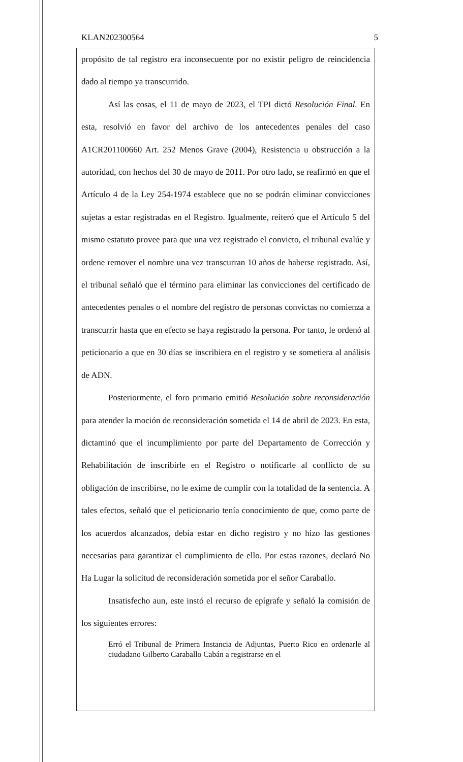KLAN202300564 5
propósito de tal registro era inconsecuente por no existir peligro de reincidencia dado al tiempo ya transcurrido.
Así las cosas, el 11 de mayo de 2023, el TPI dictó Resolución Final. En esta, resolvió en favor del archivo de los antecedentes penales del caso A1CR201100660 Art. 252 Menos Grave (2004), Resistencia u obstrucción a la autoridad, con hechos del 30 de mayo de 2011. Por otro lado, se reafirmó en que el Artículo 4 de la Ley 254-1974 establece que no se podrán eliminar convicciones sujetas a estar registradas en el Registro. Igualmente, reiteró que el Artículo 5 del mismo estatuto provee para que una vez registrado el convicto, el tribunal evalúe y ordene remover el nombre una vez transcurran 10 años de haberse registrado. Así, el tribunal señaló que el término para eliminar las convicciones del certificado de antecedentes penales o el nombre del registro de personas convictas no comienza a transcurrir hasta que en efecto se haya registrado la persona. Por tanto, le ordenó al peticionario a que en 30 días se inscribiera en el registro y se sometiera al análisis de ADN.
Posteriormente, el foro primario emitió Resolución sobre reconsideración para atender la moción de reconsideración sometida el 14 de abril de 2023. En esta, dictaminó que el incumplimiento por parte del Departamento de Corrección y Rehabilitación de inscribirle en el Registro o notificarle al conflicto de su obligación de inscribirse, no le exime de cumplir con la totalidad de la sentencia. A tales efectos, señaló que el peticionario tenía conocimiento de que, como parte de los acuerdos alcanzados, debía estar en dicho registro y no hizo las gestiones necesarias para garantizar el cumplimiento de ello. Por estas razones, declaró No Ha Lugar la solicitud de reconsideración sometida por el señor Caraballo.
Insatisfecho aun, este instó el recurso de epígrafe y señaló la comisión de los siguientes errores:
Erró el Tribunal de Primera Instancia de Adjuntas, Puerto Rico en ordenarle al ciudadano Gilberto Caraballo Cabán a registrarse en el